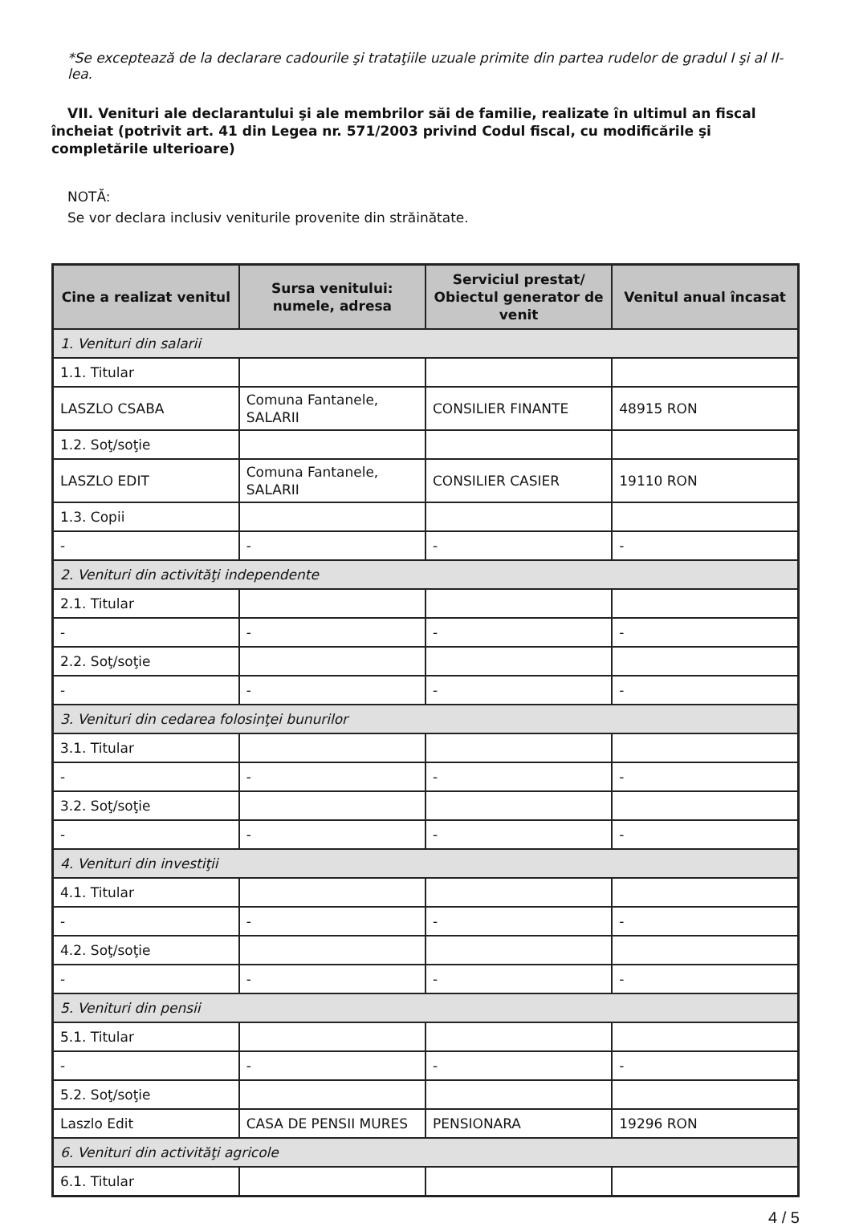*Se exceptează de la declarare cadourile şi trataţiile uzuale primite din partea rudelor de gradul I şi al II-lea.
VII. Venituri ale declarantului şi ale membrilor săi de familie, realizate în ultimul an fiscal încheiat (potrivit art. 41 din Legea nr. 571/2003 privind Codul fiscal, cu modificările şi completările ulterioare)
NOTĂ:
Se vor declara inclusiv veniturile provenite din străinătate.
| Cine a realizat venitul | Sursa venitului: numele, adresa | Serviciul prestat/ Obiectul generator de venit | Venitul anual încasat |
| --- | --- | --- | --- |
| 1. Venituri din salarii | | | |
| 1.1. Titular | | | |
| LASZLO CSABA | Comuna Fantanele, SALARII | CONSILIER FINANTE | 48915 RON |
| 1.2. Soţ/soţie | | | |
| LASZLO EDIT | Comuna Fantanele, SALARII | CONSILIER CASIER | 19110 RON |
| 1.3. Copii | | | |
| - | - | - | - |
| 2. Venituri din activităţi independente | | | |
| 2.1. Titular | | | |
| - | - | - | - |
| 2.2. Soţ/soţie | | | |
| - | - | - | - |
| 3. Venituri din cedarea folosinţei bunurilor | | | |
| 3.1. Titular | | | |
| - | - | - | - |
| 3.2. Soţ/soţie | | | |
| - | - | - | - |
| 4. Venituri din investiţii | | | |
| 4.1. Titular | | | |
| - | - | - | - |
| 4.2. Soţ/soţie | | | |
| - | - | - | - |
| 5. Venituri din pensii | | | |
| 5.1. Titular | | | |
| - | - | - | - |
| 5.2. Soţ/soţie | | | |
| Laszlo Edit | CASA DE PENSII MURES | PENSIONARA | 19296 RON |
| 6. Venituri din activităţi agricole | | | |
| 6.1. Titular | | | |
4 / 5